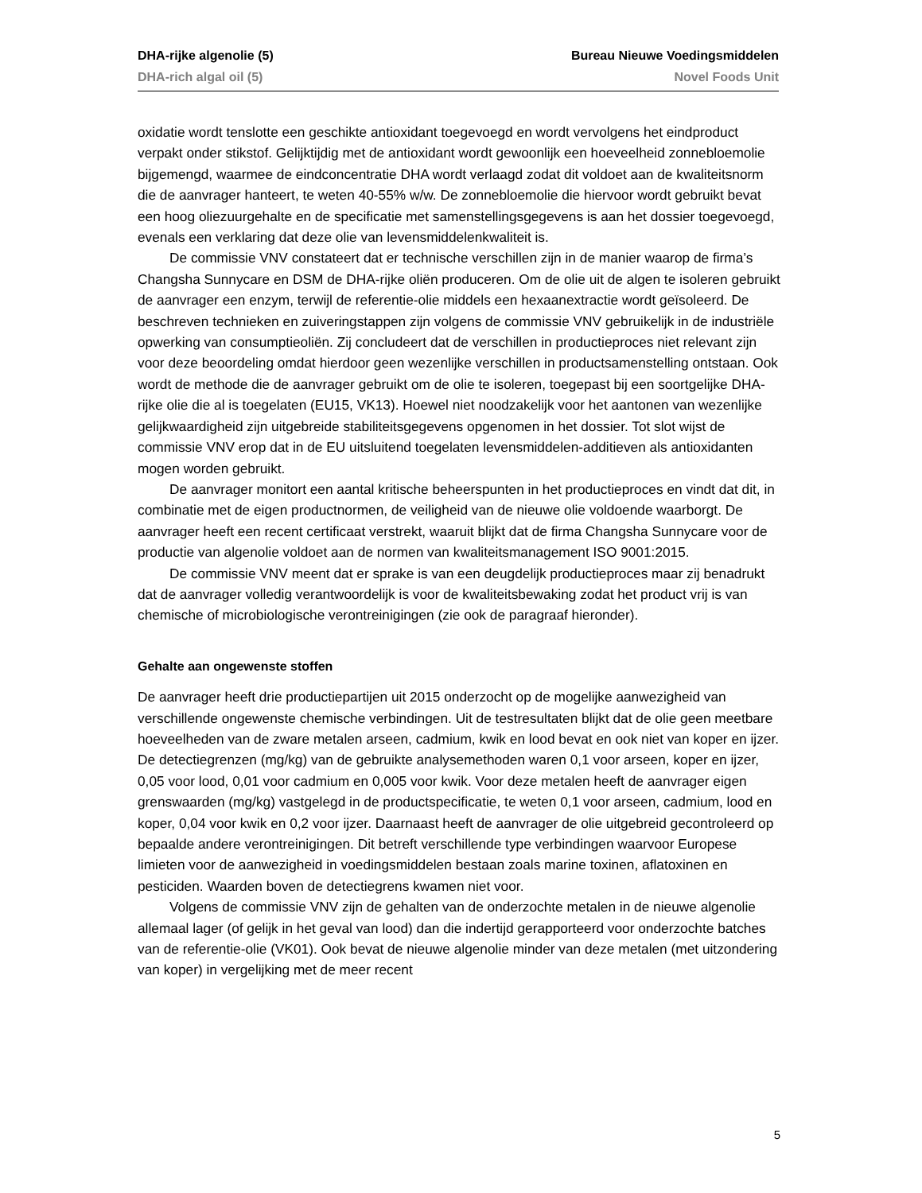DHA-rijke algenolie (5) Bureau Nieuwe Voedingsmiddelen
DHA-rich algal oil (5) Novel Foods Unit
oxidatie wordt tenslotte een geschikte antioxidant toegevoegd en wordt vervolgens het eindproduct verpakt onder stikstof. Gelijktijdig met de antioxidant wordt gewoonlijk een hoeveelheid zonnebloemolie bijgemengd, waarmee de eindconcentratie DHA wordt verlaagd zodat dit voldoet aan de kwaliteitsnorm die de aanvrager hanteert, te weten 40-55% w/w. De zonnebloemolie die hiervoor wordt gebruikt bevat een hoog oliezuurgehalte en de specificatie met samenstellingsgegevens is aan het dossier toegevoegd, evenals een verklaring dat deze olie van levensmiddelenkwaliteit is.
De commissie VNV constateert dat er technische verschillen zijn in de manier waarop de firma’s Changsha Sunnycare en DSM de DHA-rijke oliën produceren. Om de olie uit de algen te isoleren gebruikt de aanvrager een enzym, terwijl de referentie-olie middels een hexaanextractie wordt geïsoleerd. De beschreven technieken en zuiveringstappen zijn volgens de commissie VNV gebruikelijk in de industriële opwerking van consumptieoliën. Zij concludeert dat de verschillen in productieproces niet relevant zijn voor deze beoordeling omdat hierdoor geen wezenlijke verschillen in productsamenstelling ontstaan. Ook wordt de methode die de aanvrager gebruikt om de olie te isoleren, toegepast bij een soortgelijke DHA-rijke olie die al is toegelaten (EU15, VK13). Hoewel niet noodzakelijk voor het aantonen van wezenlijke gelijkwaardigheid zijn uitgebreide stabiliteitsgegevens opgenomen in het dossier. Tot slot wijst de commissie VNV erop dat in de EU uitsluitend toegelaten levensmiddelen-additieven als antioxidanten mogen worden gebruikt.
De aanvrager monitort een aantal kritische beheerspunten in het productieproces en vindt dat dit, in combinatie met de eigen productnormen, de veiligheid van de nieuwe olie voldoende waarborgt. De aanvrager heeft een recent certificaat verstrekt, waaruit blijkt dat de firma Changsha Sunnycare voor de productie van algenolie voldoet aan de normen van kwaliteitsmanagement ISO 9001:2015.
De commissie VNV meent dat er sprake is van een deugdelijk productieproces maar zij benadrukt dat de aanvrager volledig verantwoordelijk is voor de kwaliteitsbewaking zodat het product vrij is van chemische of microbiologische verontreinigingen (zie ook de paragraaf hieronder).
Gehalte aan ongewenste stoffen
De aanvrager heeft drie productiepartijen uit 2015 onderzocht op de mogelijke aanwezigheid van verschillende ongewenste chemische verbindingen. Uit de testresultaten blijkt dat de olie geen meetbare hoeveelheden van de zware metalen arseen, cadmium, kwik en lood bevat en ook niet van koper en ijzer. De detectiegrenzen (mg/kg) van de gebruikte analysemethoden waren 0,1 voor arseen, koper en ijzer, 0,05 voor lood, 0,01 voor cadmium en 0,005 voor kwik. Voor deze metalen heeft de aanvrager eigen grenswaarden (mg/kg) vastgelegd in de productspecificatie, te weten 0,1 voor arseen, cadmium, lood en koper, 0,04 voor kwik en 0,2 voor ijzer. Daarnaast heeft de aanvrager de olie uitgebreid gecontroleerd op bepaalde andere verontreinigingen. Dit betreft verschillende type verbindingen waarvoor Europese limieten voor de aanwezigheid in voedingsmiddelen bestaan zoals marine toxinen, aflatoxinen en pesticiden. Waarden boven de detectiegrens kwamen niet voor.
Volgens de commissie VNV zijn de gehalten van de onderzochte metalen in de nieuwe algenolie allemaal lager (of gelijk in het geval van lood) dan die indertijd gerapporteerd voor onderzochte batches van de referentie-olie (VK01). Ook bevat de nieuwe algenolie minder van deze metalen (met uitzondering van koper) in vergelijking met de meer recent
5